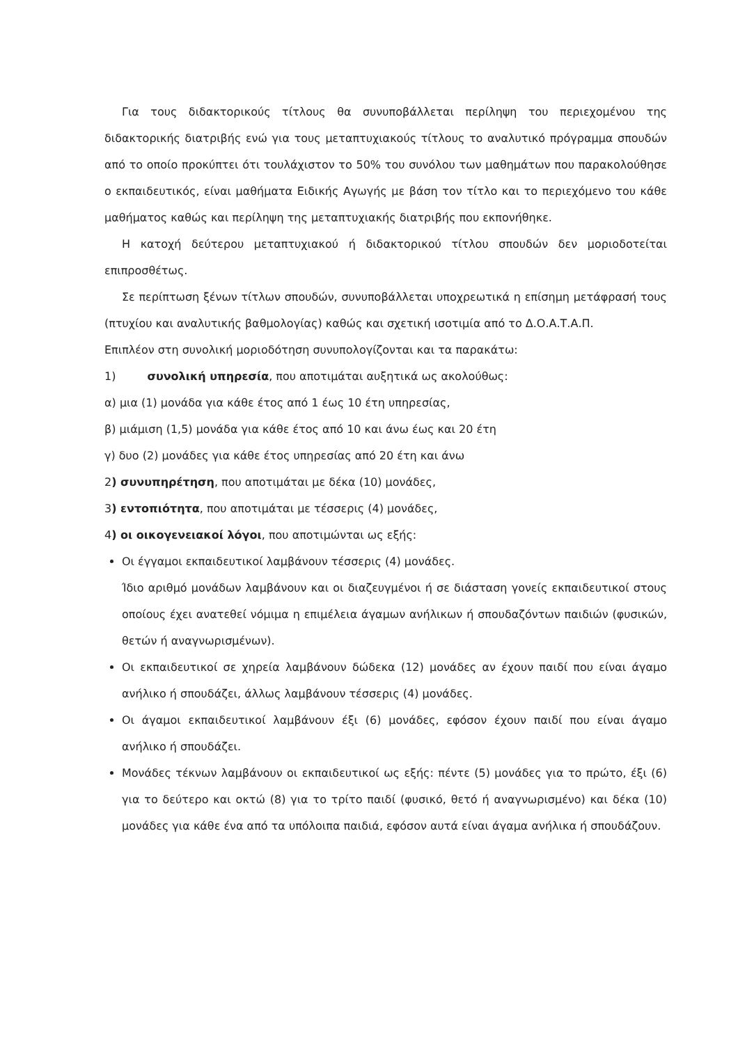Για τους διδακτορικούς τίτλους θα συνυποβάλλεται περίληψη του περιεχομένου της διδακτορικής διατριβής ενώ για τους μεταπτυχιακούς τίτλους το αναλυτικό πρόγραμμα σπουδών από το οποίο προκύπτει ότι τουλάχιστον το 50% του συνόλου των μαθημάτων που παρακολούθησε ο εκπαιδευτικός, είναι μαθήματα Ειδικής Αγωγής με βάση τον τίτλο και το περιεχόμενο του κάθε μαθήματος καθώς και περίληψη της μεταπτυχιακής διατριβής που εκπονήθηκε.
Η κατοχή δεύτερου μεταπτυχιακού ή διδακτορικού τίτλου σπουδών δεν μοριοδοτείται επιπροσθέτως.
Σε περίπτωση ξένων τίτλων σπουδών, συνυποβάλλεται υποχρεωτικά η επίσημη μετάφρασή τους (πτυχίου και αναλυτικής βαθμολογίας) καθώς και σχετική ισοτιμία από το Δ.Ο.Α.Τ.Α.Π.
Επιπλέον στη συνολική μοριοδότηση συνυπολογίζονται και τα παρακάτω:
1) συνολική υπηρεσία, που αποτιμάται αυξητικά ως ακολούθως:
α) μια (1) μονάδα για κάθε έτος από 1 έως 10 έτη υπηρεσίας,
β) μιάμιση (1,5) μονάδα για κάθε έτος από 10 και άνω έως και 20 έτη
γ) δυο (2) μονάδες για κάθε έτος υπηρεσίας από 20 έτη και άνω
2) συνυπηρέτηση, που αποτιμάται με δέκα (10) μονάδες,
3) εντοπιότητα, που αποτιμάται με τέσσερις (4) μονάδες,
4) οι οικογενειακοί λόγοι, που αποτιμώνται ως εξής:
Οι έγγαμοι εκπαιδευτικοί λαμβάνουν τέσσερις (4) μονάδες.
Ίδιο αριθμό μονάδων λαμβάνουν και οι διαζευγμένοι ή σε διάσταση γονείς εκπαιδευτικοί στους οποίους έχει ανατεθεί νόμιμα η επιμέλεια άγαμων ανήλικων ή σπουδαζόντων παιδιών (φυσικών, θετών ή αναγνωρισμένων).
Οι εκπαιδευτικοί σε χηρεία λαμβάνουν δώδεκα (12) μονάδες αν έχουν παιδί που είναι άγαμο ανήλικο ή σπουδάζει, άλλως λαμβάνουν τέσσερις (4) μονάδες.
Οι άγαμοι εκπαιδευτικοί λαμβάνουν έξι (6) μονάδες, εφόσον έχουν παιδί που είναι άγαμο ανήλικο ή σπουδάζει.
Μονάδες τέκνων λαμβάνουν οι εκπαιδευτικοί ως εξής: πέντε (5) μονάδες για το πρώτο, έξι (6) για το δεύτερο και οκτώ (8) για το τρίτο παιδί (φυσικό, θετό ή αναγνωρισμένο) και δέκα (10) μονάδες για κάθε ένα από τα υπόλοιπα παιδιά, εφόσον αυτά είναι άγαμα ανήλικα ή σπουδάζουν.